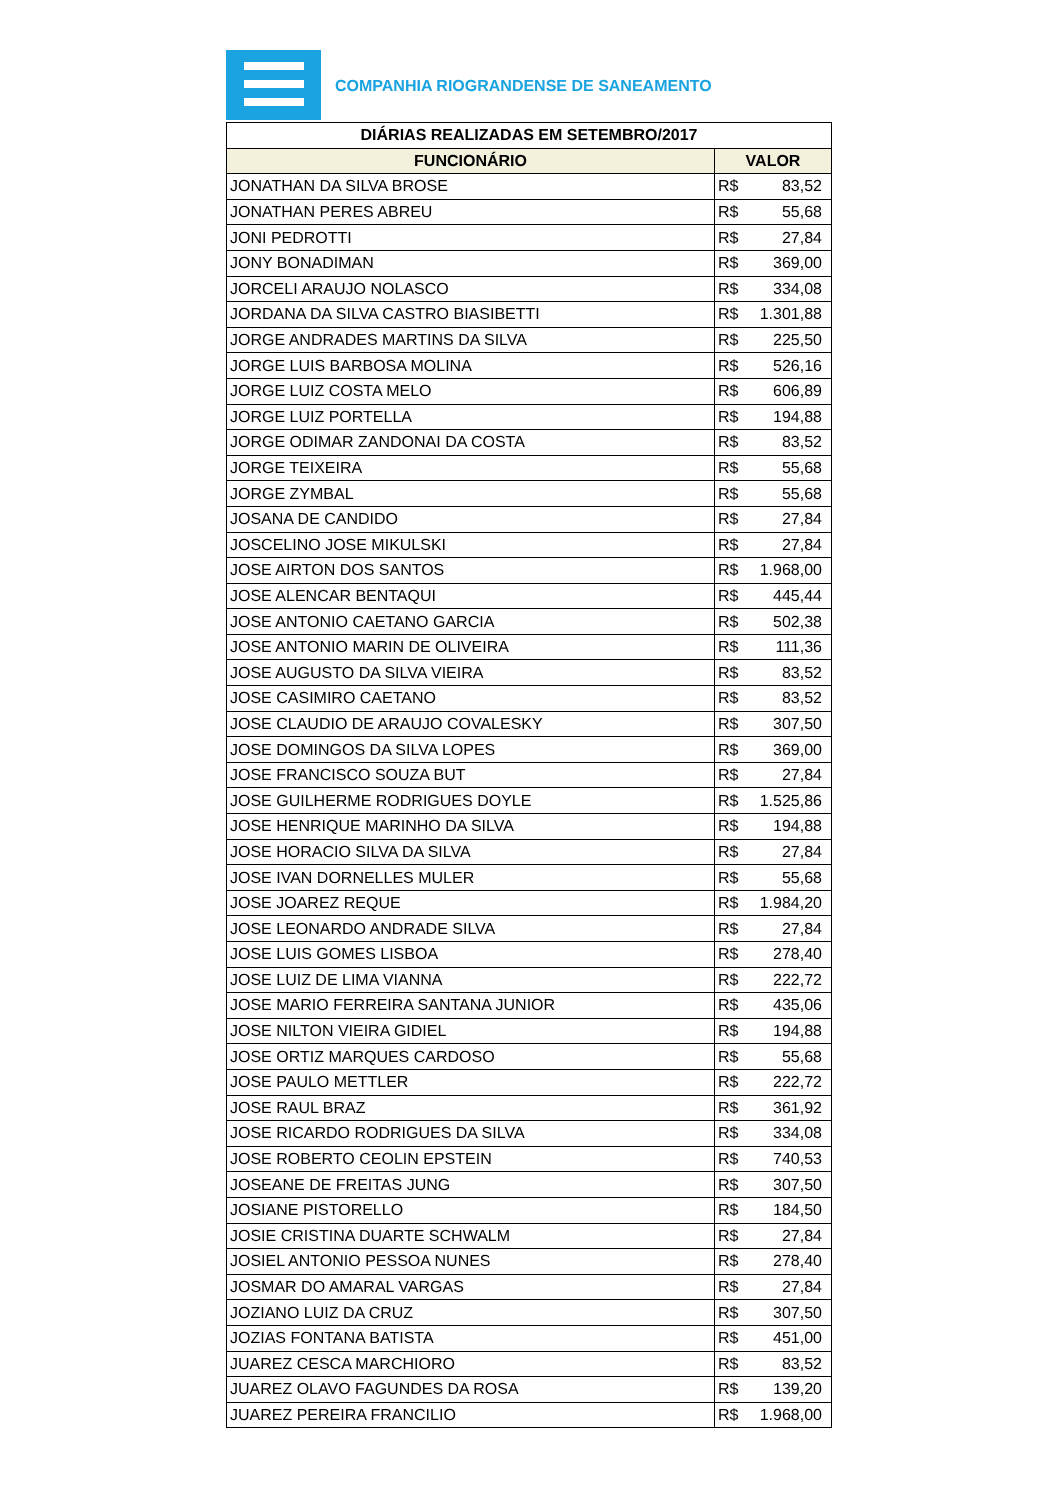COMPANHIA RIOGRANDENSE DE SANEAMENTO
| DIÁRIAS REALIZADAS EM SETEMBRO/2017 | |
| --- | --- |
| FUNCIONÁRIO | VALOR |
| JONATHAN DA SILVA BROSE | R$ 83,52 |
| JONATHAN PERES ABREU | R$ 55,68 |
| JONI PEDROTTI | R$ 27,84 |
| JONY BONADIMAN | R$ 369,00 |
| JORCELI ARAUJO NOLASCO | R$ 334,08 |
| JORDANA DA SILVA CASTRO BIASIBETTI | R$ 1.301,88 |
| JORGE ANDRADES MARTINS DA SILVA | R$ 225,50 |
| JORGE LUIS BARBOSA MOLINA | R$ 526,16 |
| JORGE LUIZ COSTA MELO | R$ 606,89 |
| JORGE LUIZ PORTELLA | R$ 194,88 |
| JORGE ODIMAR ZANDONAI DA COSTA | R$ 83,52 |
| JORGE TEIXEIRA | R$ 55,68 |
| JORGE ZYMBAL | R$ 55,68 |
| JOSANA DE CANDIDO | R$ 27,84 |
| JOSCELINO JOSE MIKULSKI | R$ 27,84 |
| JOSE AIRTON DOS SANTOS | R$ 1.968,00 |
| JOSE ALENCAR BENTAQUI | R$ 445,44 |
| JOSE ANTONIO CAETANO GARCIA | R$ 502,38 |
| JOSE ANTONIO MARIN DE OLIVEIRA | R$ 111,36 |
| JOSE AUGUSTO DA SILVA VIEIRA | R$ 83,52 |
| JOSE CASIMIRO CAETANO | R$ 83,52 |
| JOSE CLAUDIO DE ARAUJO COVALESKY | R$ 307,50 |
| JOSE DOMINGOS DA SILVA LOPES | R$ 369,00 |
| JOSE FRANCISCO SOUZA BUT | R$ 27,84 |
| JOSE GUILHERME RODRIGUES DOYLE | R$ 1.525,86 |
| JOSE HENRIQUE MARINHO DA SILVA | R$ 194,88 |
| JOSE HORACIO SILVA DA SILVA | R$ 27,84 |
| JOSE IVAN DORNELLES MULER | R$ 55,68 |
| JOSE JOAREZ REQUE | R$ 1.984,20 |
| JOSE LEONARDO ANDRADE SILVA | R$ 27,84 |
| JOSE LUIS GOMES LISBOA | R$ 278,40 |
| JOSE LUIZ DE LIMA VIANNA | R$ 222,72 |
| JOSE MARIO FERREIRA SANTANA JUNIOR | R$ 435,06 |
| JOSE NILTON VIEIRA GIDIEL | R$ 194,88 |
| JOSE ORTIZ MARQUES CARDOSO | R$ 55,68 |
| JOSE PAULO METTLER | R$ 222,72 |
| JOSE RAUL BRAZ | R$ 361,92 |
| JOSE RICARDO RODRIGUES DA SILVA | R$ 334,08 |
| JOSE ROBERTO CEOLIN EPSTEIN | R$ 740,53 |
| JOSEANE DE FREITAS JUNG | R$ 307,50 |
| JOSIANE PISTORELLO | R$ 184,50 |
| JOSIE CRISTINA DUARTE SCHWALM | R$ 27,84 |
| JOSIEL ANTONIO PESSOA NUNES | R$ 278,40 |
| JOSMAR DO AMARAL VARGAS | R$ 27,84 |
| JOZIANO LUIZ DA CRUZ | R$ 307,50 |
| JOZIAS FONTANA BATISTA | R$ 451,00 |
| JUAREZ CESCA MARCHIORO | R$ 83,52 |
| JUAREZ OLAVO FAGUNDES DA ROSA | R$ 139,20 |
| JUAREZ PEREIRA FRANCILIO | R$ 1.968,00 |